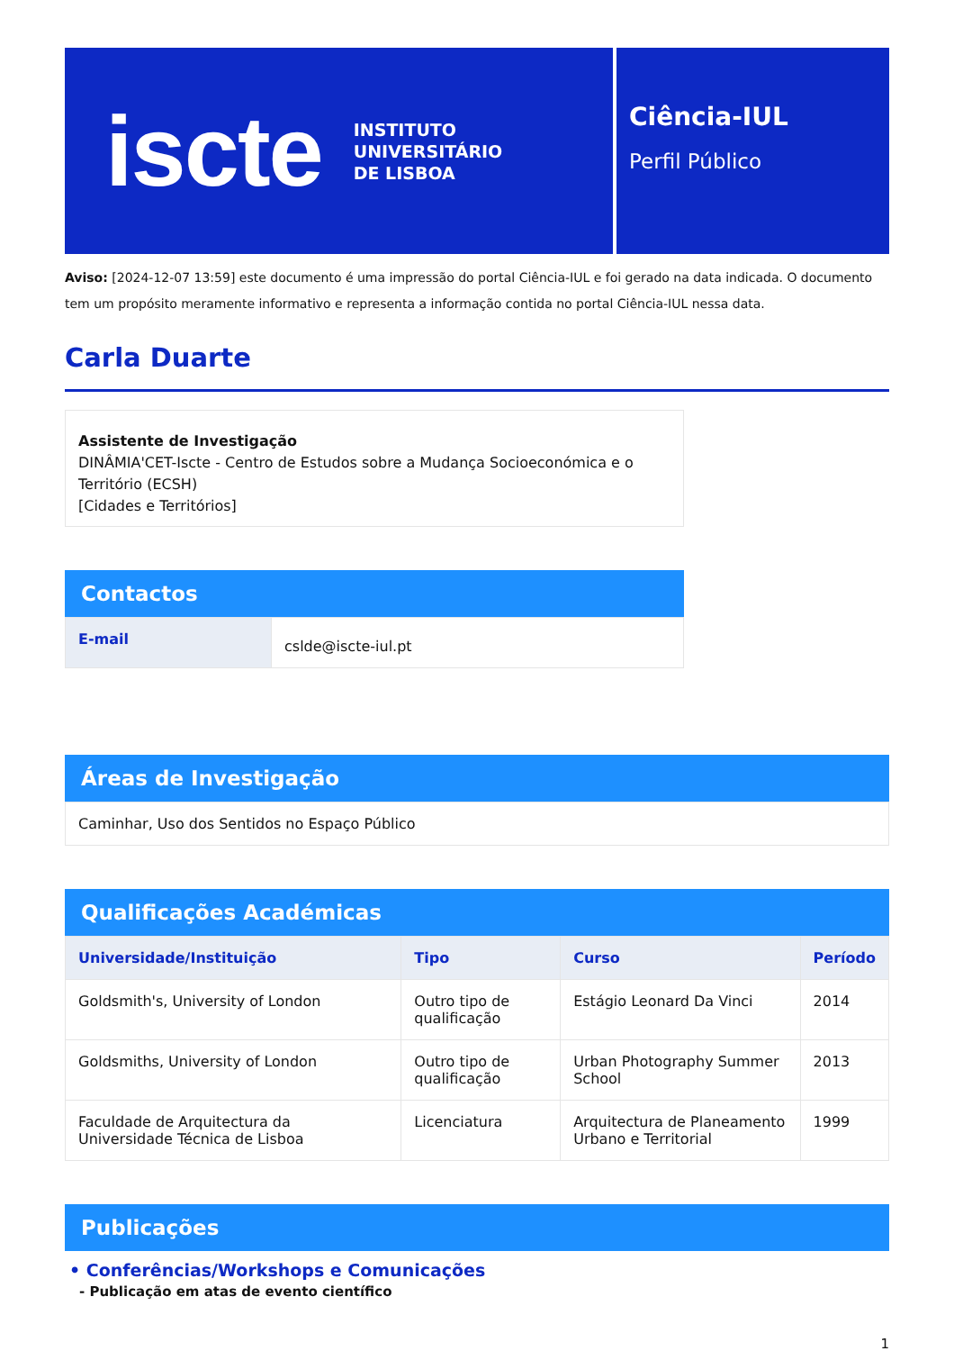iscte
INSTITUTO
UNIVERSITÁRIO
DE LISBOA
Ciência-IUL
Perfil Público
Aviso: [2024-12-07 13:59] este documento é uma impressão do portal Ciência-IUL e foi gerado na data indicada. O documento tem um propósito meramente informativo e representa a informação contida no portal Ciência-IUL nessa data.
Carla Duarte
Assistente de Investigação
DINÂMIA'CET-Iscte - Centro de Estudos sobre a Mudança Socioeconómica e o Território (ECSH)
[Cidades e Territórios]
Contactos
| E-mail | cslde@iscte-iul.pt |
Áreas de Investigação
| Caminhar, Uso dos Sentidos no Espaço Público |
Qualificações Académicas
| Universidade/Instituição | Tipo | Curso | Período |
| --- | --- | --- | --- |
| Goldsmith's, University of London | Outro tipo de qualificação | Estágio Leonard Da Vinci | 2014 |
| Goldsmiths, University of London | Outro tipo de qualificação | Urban Photography Summer School | 2013 |
| Faculdade de Arquitectura da Universidade Técnica de Lisboa | Licenciatura | Arquitectura de Planeamento Urbano e Territorial | 1999 |
Publicações
• Conferências/Workshops e Comunicações
- Publicação em atas de evento científico
1